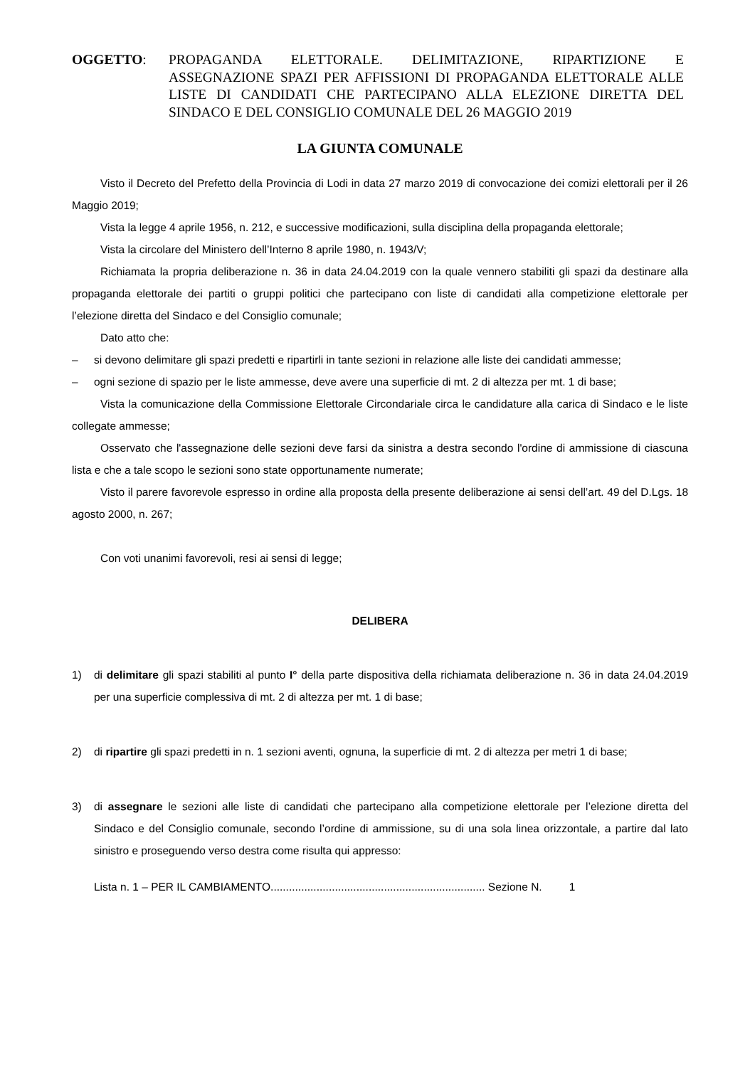OGGETTO: PROPAGANDA ELETTORALE. DELIMITAZIONE, RIPARTIZIONE E ASSEGNAZIONE SPAZI PER AFFISSIONI DI PROPAGANDA ELETTORALE ALLE LISTE DI CANDIDATI CHE PARTECIPANO ALLA ELEZIONE DIRETTA DEL SINDACO E DEL CONSIGLIO COMUNALE DEL 26 MAGGIO 2019
LA GIUNTA COMUNALE
Visto il Decreto del Prefetto della Provincia di Lodi in data 27 marzo 2019 di convocazione dei comizi elettorali per il 26 Maggio 2019;
Vista la legge 4 aprile 1956, n. 212, e successive modificazioni, sulla disciplina della propaganda elettorale;
Vista la circolare del Ministero dell’Interno 8 aprile 1980, n. 1943/V;
Richiamata la propria deliberazione n. 36 in data 24.04.2019 con la quale vennero stabiliti gli spazi da destinare alla propaganda elettorale dei partiti o gruppi politici che partecipano con liste di candidati alla competizione elettorale per l’elezione diretta del Sindaco e del Consiglio comunale;
Dato atto che:
– si devono delimitare gli spazi predetti e ripartirli in tante sezioni in relazione alle liste dei candidati ammesse;
– ogni sezione di spazio per le liste ammesse, deve avere una superficie di mt. 2 di altezza per mt. 1 di base;
Vista la comunicazione della Commissione Elettorale Circondariale circa le candidature alla carica di Sindaco e le liste collegate ammesse;
Osservato che l'assegnazione delle sezioni deve farsi da sinistra a destra secondo l'ordine di ammissione di ciascuna lista e che a tale scopo le sezioni sono state opportunamente numerate;
Visto il parere favorevole espresso in ordine alla proposta della presente deliberazione ai sensi dell’art. 49 del D.Lgs. 18 agosto 2000, n. 267;
Con voti unanimi favorevoli, resi ai sensi di legge;
DELIBERA
1) di delimitare gli spazi stabiliti al punto I° della parte dispositiva della richiamata deliberazione n. 36 in data 24.04.2019 per una superficie complessiva di mt. 2 di altezza per mt. 1 di base;
2) di ripartire gli spazi predetti in n. 1 sezioni aventi, ognuna, la superficie di mt. 2 di altezza per metri 1 di base;
3) di assegnare le sezioni alle liste di candidati che partecipano alla competizione elettorale per l’elezione diretta del Sindaco e del Consiglio comunale, secondo l’ordine di ammissione, su di una sola linea orizzontale, a partire dal lato sinistro e proseguendo verso destra come risulta qui appresso:
Lista n. 1 – PER IL CAMBIAMENTO...................................................................... Sezione N. 1